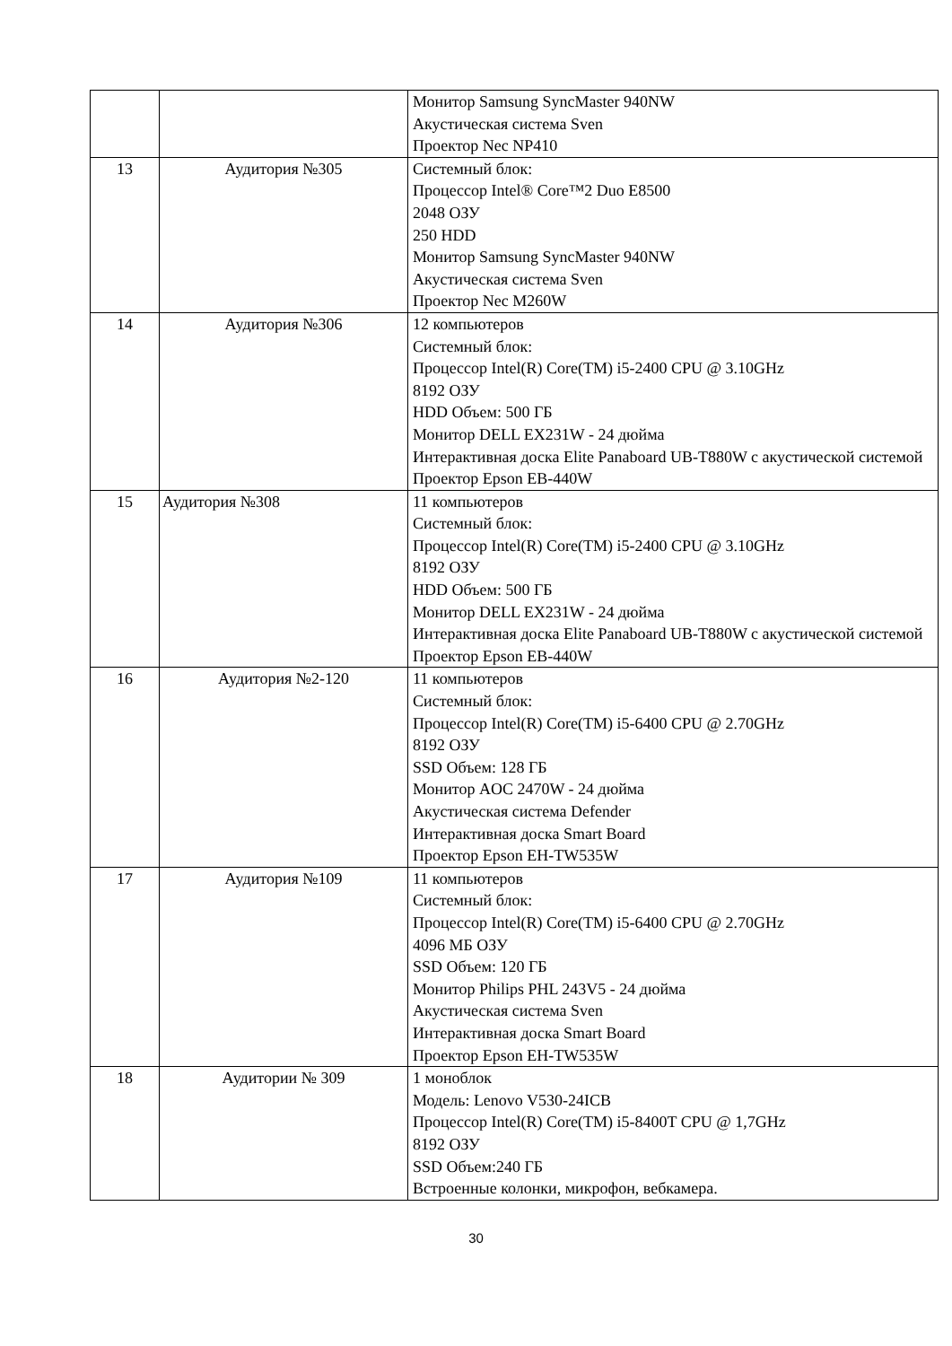| | | Монитор Samsung SyncMaster 940NW Акустическая система Sven Проектор Nec NP410 |
| 13 | Аудитория №305 | Системный блок: Процессор Intel® Core™2 Duo E8500 2048 ОЗУ 250 HDD Монитор Samsung SyncMaster 940NW Акустическая система Sven Проектор Nec M260W |
| 14 | Аудитория №306 | 12 компьютеров Системный блок: Процессор Intel(R) Core(TM) i5-2400 CPU @ 3.10GHz 8192 ОЗУ HDD Объем: 500 ГБ Монитор DELL EX231W - 24 дюйма Интерактивная доска Elite Panaboard UB-T880W с акустической системой Проектор Epson EB-440W |
| 15 | Аудитория №308 | 11 компьютеров Системный блок: Процессор Intel(R) Core(TM) i5-2400 CPU @ 3.10GHz 8192 ОЗУ HDD Объем: 500 ГБ Монитор DELL EX231W - 24 дюйма Интерактивная доска Elite Panaboard UB-T880W с акустической системой Проектор Epson EB-440W |
| 16 | Аудитория №2-120 | 11 компьютеров Системный блок: Процессор Intel(R) Core(TM) i5-6400 CPU @ 2.70GHz 8192 ОЗУ SSD Объем: 128 ГБ Монитор AOC 2470W - 24 дюйма Акустическая система Defender Интерактивная доска Smart Board Проектор Epson EH-TW535W |
| 17 | Аудитория №109 | 11 компьютеров Системный блок: Процессор Intel(R) Core(TM) i5-6400 CPU @ 2.70GHz 4096 МБ ОЗУ SSD Объем: 120 ГБ Монитор Philips PHL 243V5 - 24 дюйма Акустическая система Sven Интерактивная доска Smart Board Проектор Epson EH-TW535W |
| 18 | Аудитории № 309 | 1 моноблок Модель: Lenovo V530-24ICB Процессор Intel(R) Core(TM) i5-8400T CPU @ 1,7GHz 8192 ОЗУ SSD Объем:240 ГБ Встроенные колонки, микрофон, вебкамера. |
30